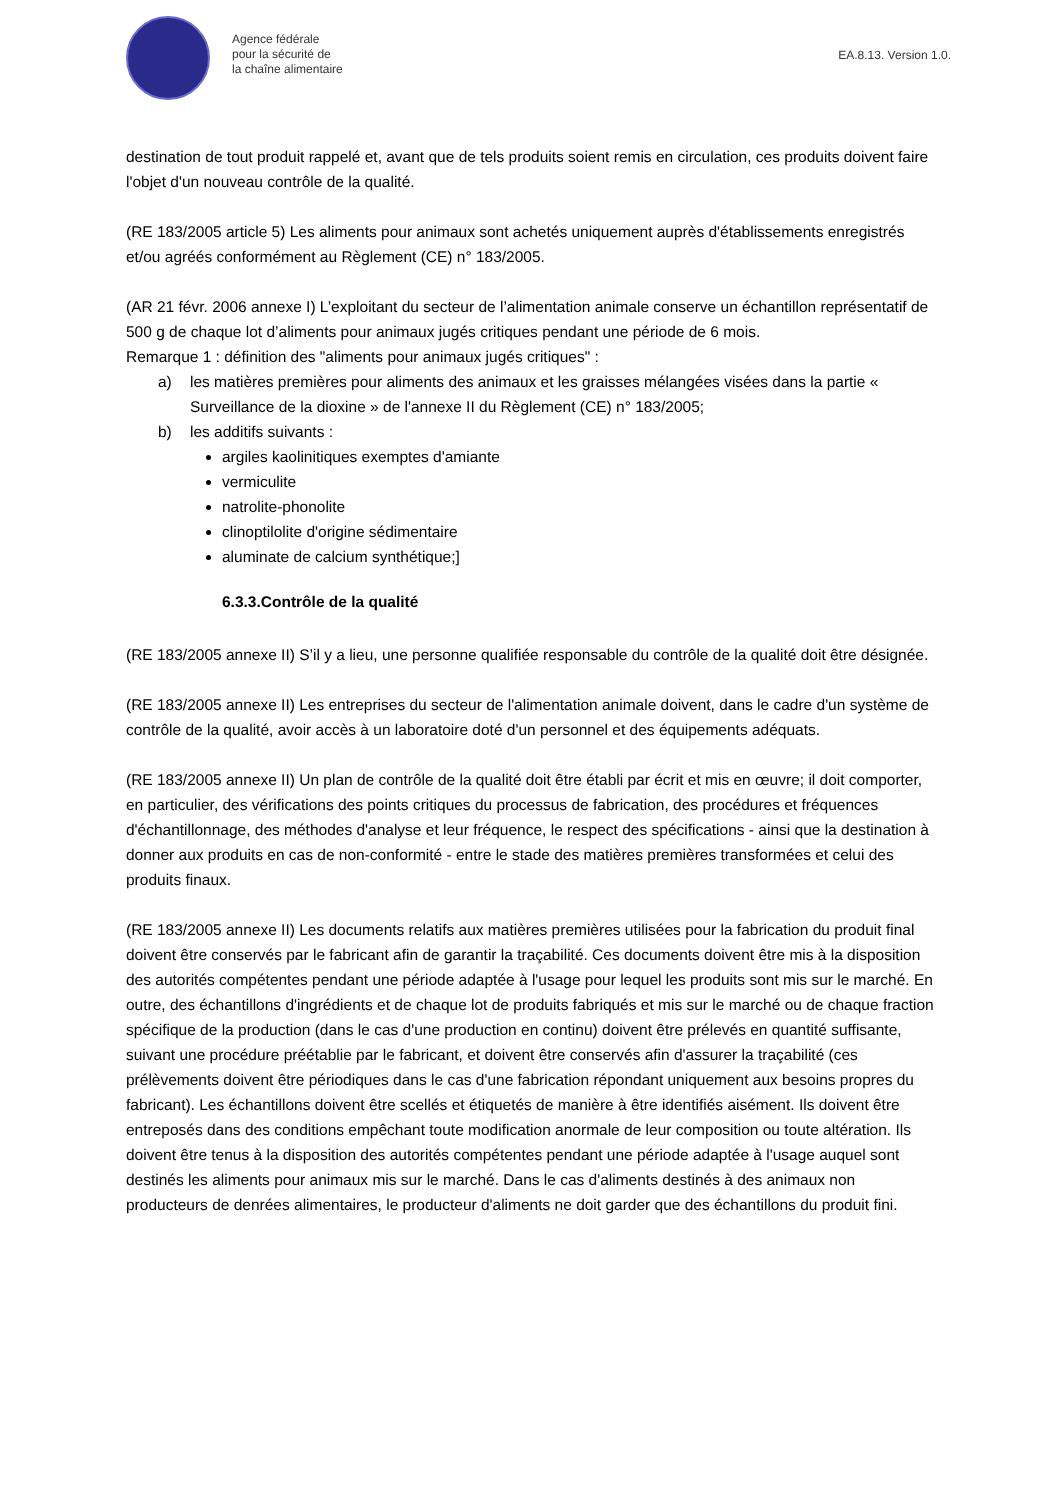Agence fédérale
pour la sécurité de
la chaîne alimentaire
EA.8.13. Version 1.0.
destination de tout produit rappelé et, avant que de tels produits soient remis en circulation, ces produits doivent faire l'objet d'un nouveau contrôle de la qualité.
(RE 183/2005 article 5) Les aliments pour animaux sont achetés uniquement auprès d'établissements enregistrés et/ou agréés conformément au Règlement (CE) n° 183/2005.
(AR 21 févr. 2006 annexe I) L’exploitant du secteur de l’alimentation animale conserve un échantillon représentatif de 500 g de chaque lot d’aliments pour animaux jugés critiques pendant une période de 6 mois.
Remarque 1 : définition des "aliments pour animaux jugés critiques" :
a) les matières premières pour aliments des animaux et les graisses mélangées visées dans la partie « Surveillance de la dioxine » de l'annexe II du Règlement (CE) n° 183/2005;
b) les additifs suivants :
argiles kaolinitiques exemptes d'amiante
vermiculite
natrolite-phonolite
clinoptilolite d'origine sédimentaire
aluminate de calcium synthétique;]
6.3.3.Contrôle de la qualité
(RE 183/2005 annexe II) S’il y a lieu, une personne qualifiée responsable du contrôle de la qualité doit être désignée.
(RE 183/2005 annexe II) Les entreprises du secteur de l'alimentation animale doivent, dans le cadre d'un système de contrôle de la qualité, avoir accès à un laboratoire doté d'un personnel et des équipements adéquats.
(RE 183/2005 annexe II) Un plan de contrôle de la qualité doit être établi par écrit et mis en œuvre; il doit comporter, en particulier, des vérifications des points critiques du processus de fabrication, des procédures et fréquences d'échantillonnage, des méthodes d'analyse et leur fréquence, le respect des spécifications - ainsi que la destination à donner aux produits en cas de non-conformité - entre le stade des matières premières transformées et celui des produits finaux.
(RE 183/2005 annexe II) Les documents relatifs aux matières premières utilisées pour la fabrication du produit final doivent être conservés par le fabricant afin de garantir la traçabilité. Ces documents doivent être mis à la disposition des autorités compétentes pendant une période adaptée à l'usage pour lequel les produits sont mis sur le marché. En outre, des échantillons d'ingrédients et de chaque lot de produits fabriqués et mis sur le marché ou de chaque fraction spécifique de la production (dans le cas d'une production en continu) doivent être prélevés en quantité suffisante, suivant une procédure préétablie par le fabricant, et doivent être conservés afin d'assurer la traçabilité (ces prélèvements doivent être périodiques dans le cas d'une fabrication répondant uniquement aux besoins propres du fabricant). Les échantillons doivent être scellés et étiquetés de manière à être identifiés aisément. Ils doivent être entreposés dans des conditions empêchant toute modification anormale de leur composition ou toute altération. Ils doivent être tenus à la disposition des autorités compétentes pendant une période adaptée à l'usage auquel sont destinés les aliments pour animaux mis sur le marché. Dans le cas d'aliments destinés à des animaux non producteurs de denrées alimentaires, le producteur d'aliments ne doit garder que des échantillons du produit fini.